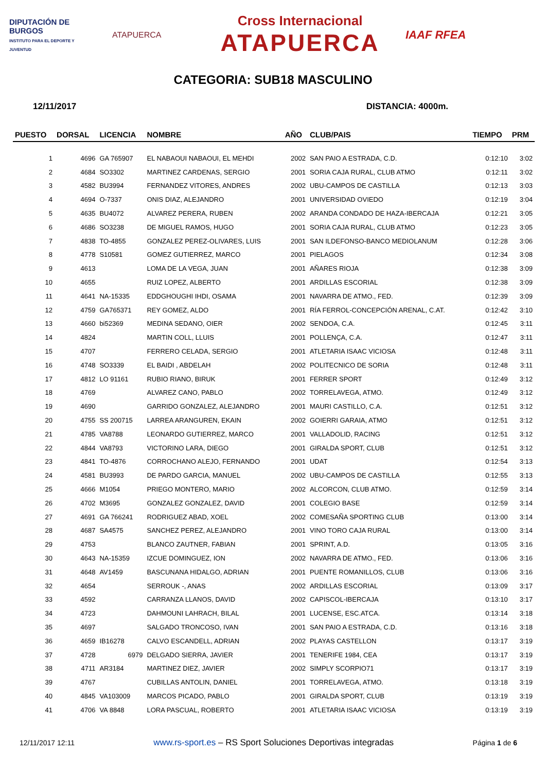DIPUTACIÓN DE BURGOS
INSTITUTO PARA EL DEPORTE Y JUVENTUD
ATAPUERCA
Cross Internacional
ATAPUERCA
IAAF RFEA
CATEGORIA: SUB18 MASCULINO
12/11/2017 DISTANCIA: 4000m.
| PUESTO | DORSAL | LICENCIA | NOMBRE | AÑO | CLUB/PAIS | TIEMPO | PRM |
| --- | --- | --- | --- | --- | --- | --- | --- |
| 1 | 4696 | GA 765907 | EL NABAOUI NABAOUI, EL MEHDI | 2002 | SAN PAIO A ESTRADA, C.D. | 0:12:10 | 3:02 |
| 2 | 4684 | SO3302 | MARTINEZ CARDENAS, SERGIO | 2001 | SORIA CAJA RURAL, CLUB ATMO | 0:12:11 | 3:02 |
| 3 | 4582 | BU3994 | FERNANDEZ VITORES, ANDRES | 2002 | UBU-CAMPOS DE CASTILLA | 0:12:13 | 3:03 |
| 4 | 4694 | O-7337 | ONIS DIAZ, ALEJANDRO | 2001 | UNIVERSIDAD OVIEDO | 0:12:19 | 3:04 |
| 5 | 4635 | BU4072 | ALVAREZ PERERA, RUBEN | 2002 | ARANDA CONDADO DE HAZA-IBERCAJA | 0:12:21 | 3:05 |
| 6 | 4686 | SO3238 | DE MIGUEL RAMOS, HUGO | 2001 | SORIA CAJA RURAL, CLUB ATMO | 0:12:23 | 3:05 |
| 7 | 4838 | TO-4855 | GONZALEZ PEREZ-OLIVARES, LUIS | 2001 | SAN ILDEFONSO-BANCO MEDIOLANUM | 0:12:28 | 3:06 |
| 8 | 4778 | S10581 | GOMEZ GUTIERREZ, MARCO | 2001 | PIELAGOS | 0:12:34 | 3:08 |
| 9 | 4613 | | LOMA DE LA VEGA, JUAN | 2001 | AÑARES RIOJA | 0:12:38 | 3:09 |
| 10 | 4655 | | RUIZ LOPEZ, ALBERTO | 2001 | ARDILLAS ESCORIAL | 0:12:38 | 3:09 |
| 11 | 4641 | NA-15335 | EDDGHOUGHI IHDI, OSAMA | 2001 | NAVARRA DE ATMO., FED. | 0:12:39 | 3:09 |
| 12 | 4759 | GA765371 | REY GOMEZ, ALDO | 2001 | RÍA FERROL-CONCEPCIÓN ARENAL, C.AT. | 0:12:42 | 3:10 |
| 13 | 4660 | bi52369 | MEDINA SEDANO, OIER | 2002 | SENDOA, C.A. | 0:12:45 | 3:11 |
| 14 | 4824 | | MARTIN COLL, LLUIS | 2001 | POLLENÇA, C.A. | 0:12:47 | 3:11 |
| 15 | 4707 | | FERRERO CELADA, SERGIO | 2001 | ATLETARIA ISAAC VICIOSA | 0:12:48 | 3:11 |
| 16 | 4748 | SO3339 | EL BAIDI , ABDELAH | 2002 | POLITECNICO DE SORIA | 0:12:48 | 3:11 |
| 17 | 4812 | LO 91161 | RUBIO RIANO, BIRUK | 2001 | FERRER SPORT | 0:12:49 | 3:12 |
| 18 | 4769 | | ALVAREZ CANO, PABLO | 2002 | TORRELAVEGA, ATMO. | 0:12:49 | 3:12 |
| 19 | 4690 | | GARRIDO GONZALEZ, ALEJANDRO | 2001 | MAURI CASTILLO, C.A. | 0:12:51 | 3:12 |
| 20 | 4755 | SS 200715 | LARREA ARANGUREN, EKAIN | 2002 | GOIERRI GARAIA, ATMO | 0:12:51 | 3:12 |
| 21 | 4785 | VA8788 | LEONARDO GUTIERREZ, MARCO | 2001 | VALLADOLID, RACING | 0:12:51 | 3:12 |
| 22 | 4844 | VA8793 | VICTORINO LARA, DIEGO | 2001 | GIRALDA SPORT, CLUB | 0:12:51 | 3:12 |
| 23 | 4841 | TO-4876 | CORROCHANO ALEJO, FERNANDO | 2001 | UDAT | 0:12:54 | 3:13 |
| 24 | 4581 | BU3993 | DE PARDO GARCIA, MANUEL | 2002 | UBU-CAMPOS DE CASTILLA | 0:12:55 | 3:13 |
| 25 | 4666 | M1054 | PRIEGO MONTERO, MARIO | 2002 | ALCORCON, CLUB ATMO. | 0:12:59 | 3:14 |
| 26 | 4702 | M3695 | GONZALEZ GONZALEZ, DAVID | 2001 | COLEGIO BASE | 0:12:59 | 3:14 |
| 27 | 4691 | GA 766241 | RODRIGUEZ ABAD, XOEL | 2002 | COMESAÑA SPORTING CLUB | 0:13:00 | 3:14 |
| 28 | 4687 | SA4575 | SANCHEZ PEREZ, ALEJANDRO | 2001 | VINO TORO CAJA RURAL | 0:13:00 | 3:14 |
| 29 | 4753 | | BLANCO ZAUTNER, FABIAN | 2001 | SPRINT, A.D. | 0:13:05 | 3:16 |
| 30 | 4643 | NA-15359 | IZCUE DOMINGUEZ, ION | 2002 | NAVARRA DE ATMO., FED. | 0:13:06 | 3:16 |
| 31 | 4648 | AV1459 | BASCUNANA HIDALGO, ADRIAN | 2001 | PUENTE ROMANILLOS, CLUB | 0:13:06 | 3:16 |
| 32 | 4654 | | SERROUK -, ANAS | 2002 | ARDILLAS ESCORIAL | 0:13:09 | 3:17 |
| 33 | 4592 | | CARRANZA LLANOS, DAVID | 2002 | CAPISCOL-IBERCAJA | 0:13:10 | 3:17 |
| 34 | 4723 | | DAHMOUNI LAHRACH, BILAL | 2001 | LUCENSE, ESC.ATCA. | 0:13:14 | 3:18 |
| 35 | 4697 | | SALGADO TRONCOSO, IVAN | 2001 | SAN PAIO A ESTRADA, C.D. | 0:13:16 | 3:18 |
| 36 | 4659 | IB16278 | CALVO ESCANDELL, ADRIAN | 2002 | PLAYAS CASTELLON | 0:13:17 | 3:19 |
| 37 | 4728 | 6979 | DELGADO SIERRA, JAVIER | 2001 | TENERIFE 1984, CEA | 0:13:17 | 3:19 |
| 38 | 4711 | AR3184 | MARTINEZ DIEZ, JAVIER | 2002 | SIMPLY SCORPIO71 | 0:13:17 | 3:19 |
| 39 | 4767 | | CUBILLAS ANTOLIN, DANIEL | 2001 | TORRELAVEGA, ATMO. | 0:13:18 | 3:19 |
| 40 | 4845 | VA103009 | MARCOS PICADO, PABLO | 2001 | GIRALDA SPORT, CLUB | 0:13:19 | 3:19 |
| 41 | 4706 | VA 8848 | LORA PASCUAL, ROBERTO | 2001 | ATLETARIA ISAAC VICIOSA | 0:13:19 | 3:19 |
12/11/2017 12:11 www.rs-sport.es – RS Sport Soluciones Deportivas integradas Página 1 de 6